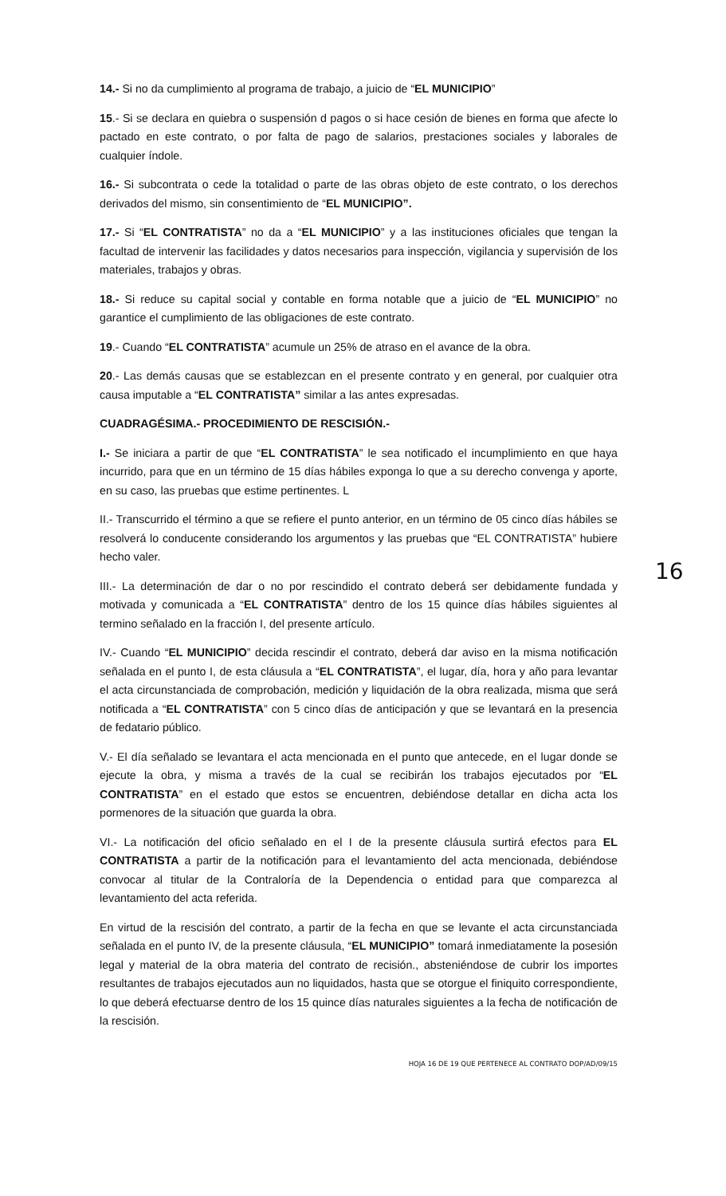16
14.- Si no da cumplimiento al programa de trabajo, a juicio de “EL MUNICIPIO”
15.- Si se declara en quiebra o suspensión d pagos o si hace cesión de bienes en forma que afecte lo pactado en este contrato, o por falta de pago de salarios, prestaciones sociales y laborales de cualquier índole.
16.- Si subcontrata o cede la totalidad o parte de las obras objeto de este contrato, o los derechos derivados del mismo, sin consentimiento de “EL MUNICIPIO”.
17.- Si “EL CONTRATISTA” no da a “EL MUNICIPIO” y a las instituciones oficiales que tengan la facultad de intervenir las facilidades y datos necesarios para inspección, vigilancia y supervisión de los materiales, trabajos y obras.
18.- Si reduce su capital social y contable en forma notable que a juicio de “EL MUNICIPIO” no garantice el cumplimiento de las obligaciones de este contrato.
19.- Cuando “EL CONTRATISTA” acumule un 25% de atraso en el avance de la obra.
20.- Las demás causas que se establezcan en el presente contrato y en general, por cualquier otra causa imputable a “EL CONTRATISTA” similar a las antes expresadas.
CUADRAGÉSIMA.- PROCEDIMIENTO DE RESCISIÓN.-
I.- Se iniciara a partir de que “EL CONTRATISTA” le sea notificado el incumplimiento en que haya incurrido, para que en un término de 15 días hábiles exponga lo que a su derecho convenga y aporte, en su caso, las pruebas que estime pertinentes. L
II.- Transcurrido el término a que se refiere el punto anterior, en un término de 05 cinco días hábiles se resolverá lo conducente considerando los argumentos y las pruebas que “EL CONTRATISTA” hubiere hecho valer.
III.- La determinación de dar o no por rescindido el contrato deberá ser debidamente fundada y motivada y comunicada a “EL CONTRATISTA” dentro de los 15 quince días hábiles siguientes al termino señalado en la fracción I, del presente artículo.
IV.- Cuando “EL MUNICIPIO” decida rescindir el contrato, deberá dar aviso en la misma notificación señalada en el punto I, de esta cláusula a “EL CONTRATISTA”, el lugar, día, hora y año para levantar el acta circunstanciada de comprobación, medición y liquidación de la obra realizada, misma que será notificada a “EL CONTRATISTA” con 5 cinco días de anticipación y que se levantará en la presencia de fedatario público.
V.- El día señalado se levantara el acta mencionada en el punto que antecede, en el lugar donde se ejecute la obra, y misma a través de la cual se recibirán los trabajos ejecutados por “EL CONTRATISTA” en el estado que estos se encuentren, debiéndose detallar en dicha acta los pormenores de la situación que guarda la obra.
VI.- La notificación del oficio señalado en el I de la presente cláusula surtirá efectos para EL CONTRATISTA a partir de la notificación para el levantamiento del acta mencionada, debiéndose convocar al titular de la Contraloría de la Dependencia o entidad para que comparezca al levantamiento del acta referida.
En virtud de la rescisión del contrato, a partir de la fecha en que se levante el acta circunstanciada señalada en el punto IV, de la presente cláusula, “EL MUNICIPIO” tomará inmediatamente la posesión legal y material de la obra materia del contrato de recisión., absteniéndose de cubrir los importes resultantes de trabajos ejecutados aun no liquidados, hasta que se otorgue el finiquito correspondiente, lo que deberá efectuarse dentro de los 15 quince días naturales siguientes a la fecha de notificación de la rescisión.
HOJA 16 DE 19 QUE PERTENECE AL CONTRATO DOP/AD/09/15